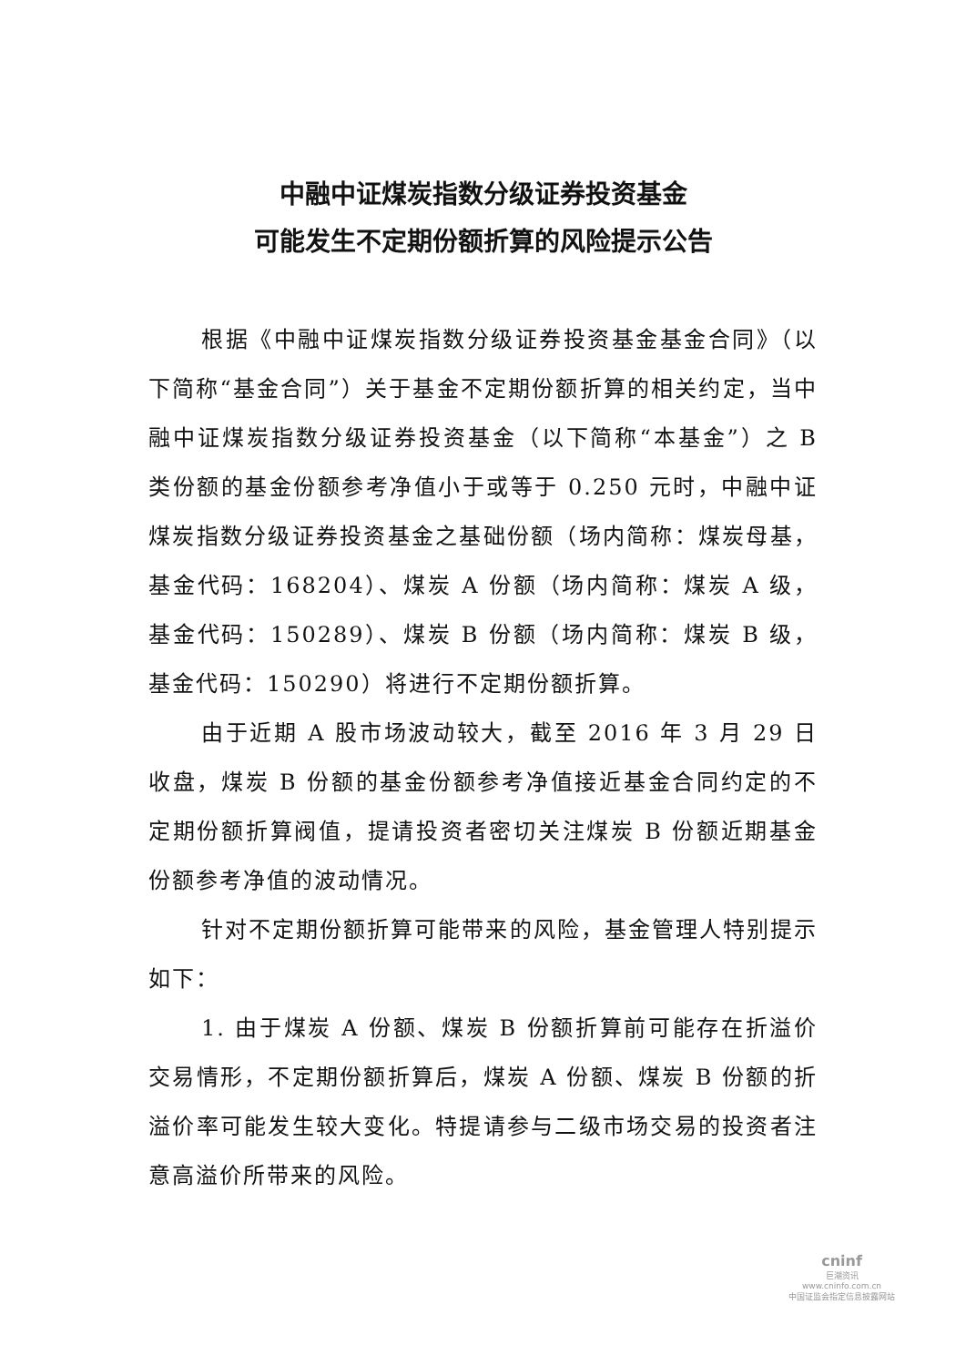中融中证煤炭指数分级证券投资基金
可能发生不定期份额折算的风险提示公告
根据《中融中证煤炭指数分级证券投资基金基金合同》（以下简称“基金合同”）关于基金不定期份额折算的相关约定，当中融中证煤炭指数分级证券投资基金（以下简称“本基金”）之 B 类份额的基金份额参考净值小于或等于 0.250 元时，中融中证煤炭指数分级证券投资基金之基础份额（场内简称：煤炭母基，基金代码：168204）、煤炭 A 份额（场内简称：煤炭 A 级，基金代码：150289）、煤炭 B 份额（场内简称：煤炭 B 级，基金代码：150290）将进行不定期份额折算。
由于近期 A 股市场波动较大，截至 2016 年 3 月 29 日收盘，煤炭 B 份额的基金份额参考净值接近基金合同约定的不定期份额折算阀值，提请投资者密切关注煤炭 B 份额近期基金份额参考净值的波动情况。
针对不定期份额折算可能带来的风险，基金管理人特别提示如下：
1. 由于煤炭 A 份额、煤炭 B 份额折算前可能存在折溢价交易情形，不定期份额折算后，煤炭 A 份额、煤炭 B 份额的折溢价率可能发生较大变化。特提请参与二级市场交易的投资者注意高溢价所带来的风险。
cninf
巨潮资讯
www.cninfo.com.cn
中国证监会指定信息披露网站